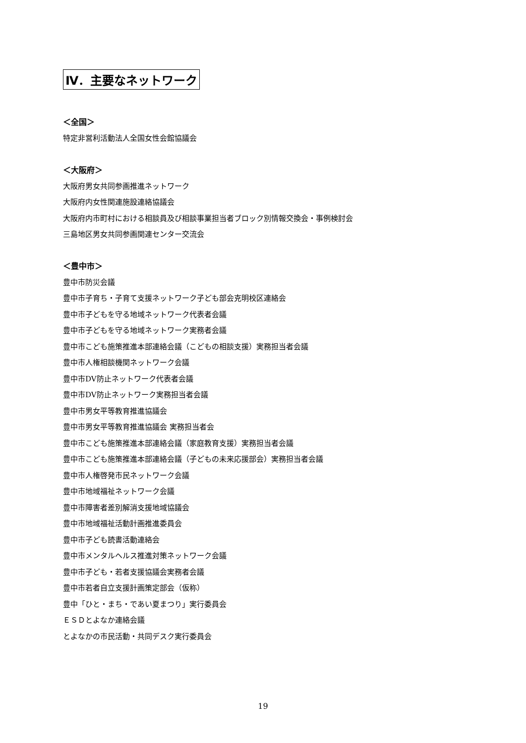Ⅳ．主要なネットワーク
＜全国＞
特定非営利活動法人全国女性会館協議会
＜大阪府＞
大阪府男女共同参画推進ネットワーク
大阪府内女性関連施設連絡協議会
大阪府内市町村における相談員及び相談事業担当者ブロック別情報交換会・事例検討会
三島地区男女共同参画関連センター交流会
＜豊中市＞
豊中市防災会議
豊中市子育ち・子育て支援ネットワーク子ども部会克明校区連絡会
豊中市子どもを守る地域ネットワーク代表者会議
豊中市子どもを守る地域ネットワーク実務者会議
豊中市こども施策推進本部連絡会議（こどもの相談支援）実務担当者会議
豊中市人権相談機関ネットワーク会議
豊中市DV防止ネットワーク代表者会議
豊中市DV防止ネットワーク実務担当者会議
豊中市男女平等教育推進協議会
豊中市男女平等教育推進協議会 実務担当者会
豊中市こども施策推進本部連絡会議（家庭教育支援）実務担当者会議
豊中市こども施策推進本部連絡会議（子どもの未来応援部会）実務担当者会議
豊中市人権啓発市民ネットワーク会議
豊中市地域福祉ネットワーク会議
豊中市障害者差別解消支援地域協議会
豊中市地域福祉活動計画推進委員会
豊中市子ども読書活動連絡会
豊中市メンタルヘルス推進対策ネットワーク会議
豊中市子ども・若者支援協議会実務者会議
豊中市若者自立支援計画策定部会（仮称）
豊中「ひと・まち・であい夏まつり」実行委員会
ＥＳＤとよなか連絡会議
とよなかの市民活動・共同デスク実行委員会
19